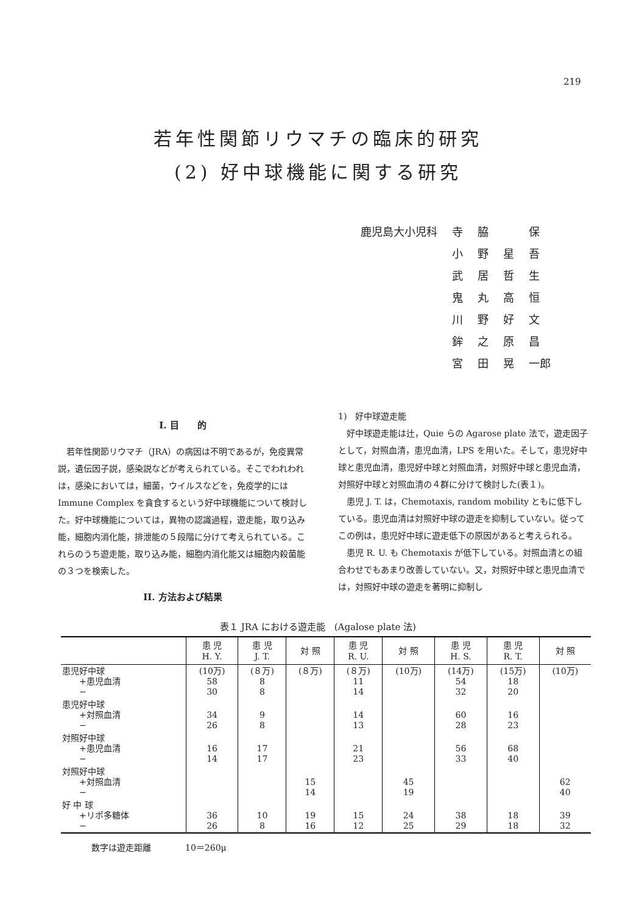219
若年性関節リウマチの臨床的研究
(2) 好中球機能に関する研究
| 鹿児島大小児科 | 寺 | 脇 | | 保 |
| | 小 | 野 | 星 | 吾 |
| | 武 | 居 | 哲 | 生 |
| | 鬼 | 丸 | 高 | 恒 |
| | 川 | 野 | 好 | 文 |
| | 鉾 | 之 | 原 | 昌 |
| | 宮 | 田 | 晃 | 一郎 |
I. 目　　的
若年性関節リウマチ（JRA）の病因は不明であるが，免疫異常説，遺伝因子説，感染説などが考えられている。そこでわれわれは，感染においては，細菌，ウイルスなどを，免疫学的には Immune Complex を貪食するという好中球機能について検討した。好中球機能については，異物の認識過程，遊走能，取り込み能，細胞内消化能，排泄能の５段階に分けて考えられている。これらのうち遊走能，取り込み能，細胞内消化能又は細胞内殺菌能の３つを検索した。
II. 方法および結果
1)　好中球遊走能
好中球遊走能は辻，Quie らの Agarose plate 法で，遊走因子として，対照血清，患児血清，LPS を用いた。そして，患児好中球と患児血清，患児好中球と対照血清，対照好中球と患児血清，対照好中球と対照血清の４群に分けて検討した(表１)。
患児 J. T. は，Chemotaxis, random mobility ともに低下している。患児血清は対照好中球の遊走を抑制していない。従ってこの例は，患児好中球に遊走低下の原因があると考えられる。
患児 R. U. も Chemotaxis が低下している。対照血清との組合わせでもあまり改善していない。又，対照好中球と患児血清では，対照好中球の遊走を著明に抑制し
表１ JRA における遊走能　(Agalose plate 法)
| | 患 児 H. Y. | 患 児 J. T. | 対 照 | 患 児 R. U. | 対 照 | 患 児 H. S. | 患 児 R. T. | 対 照 |
| --- | --- | --- | --- | --- | --- | --- | --- | --- |
| 患児好中球 +患児血清 − | (10万) 58 30 | (８万) 8 8 | (８万) | (８万) 11 14 | (10万) | (14万) 54 32 | (15万) 18 20 | (10万) |
| 患児好中球 +対照血清 − | 34 26 | 9 8 | | 14 13 | | 60 28 | 16 23 | |
| 対照好中球 +患児血清 − | 16 14 | 17 17 | | 21 23 | | 56 33 | 68 40 | |
| 対照好中球 +対照血清 − | | | 15 14 | | 45 19 | | | 62 40 |
| 好 中 球 +リポ多糖体 − | 36 26 | 10 8 | 19 16 | 15 12 | 24 25 | 38 29 | 18 18 | 39 32 |
数字は遊走距離　　　　10＝260μ